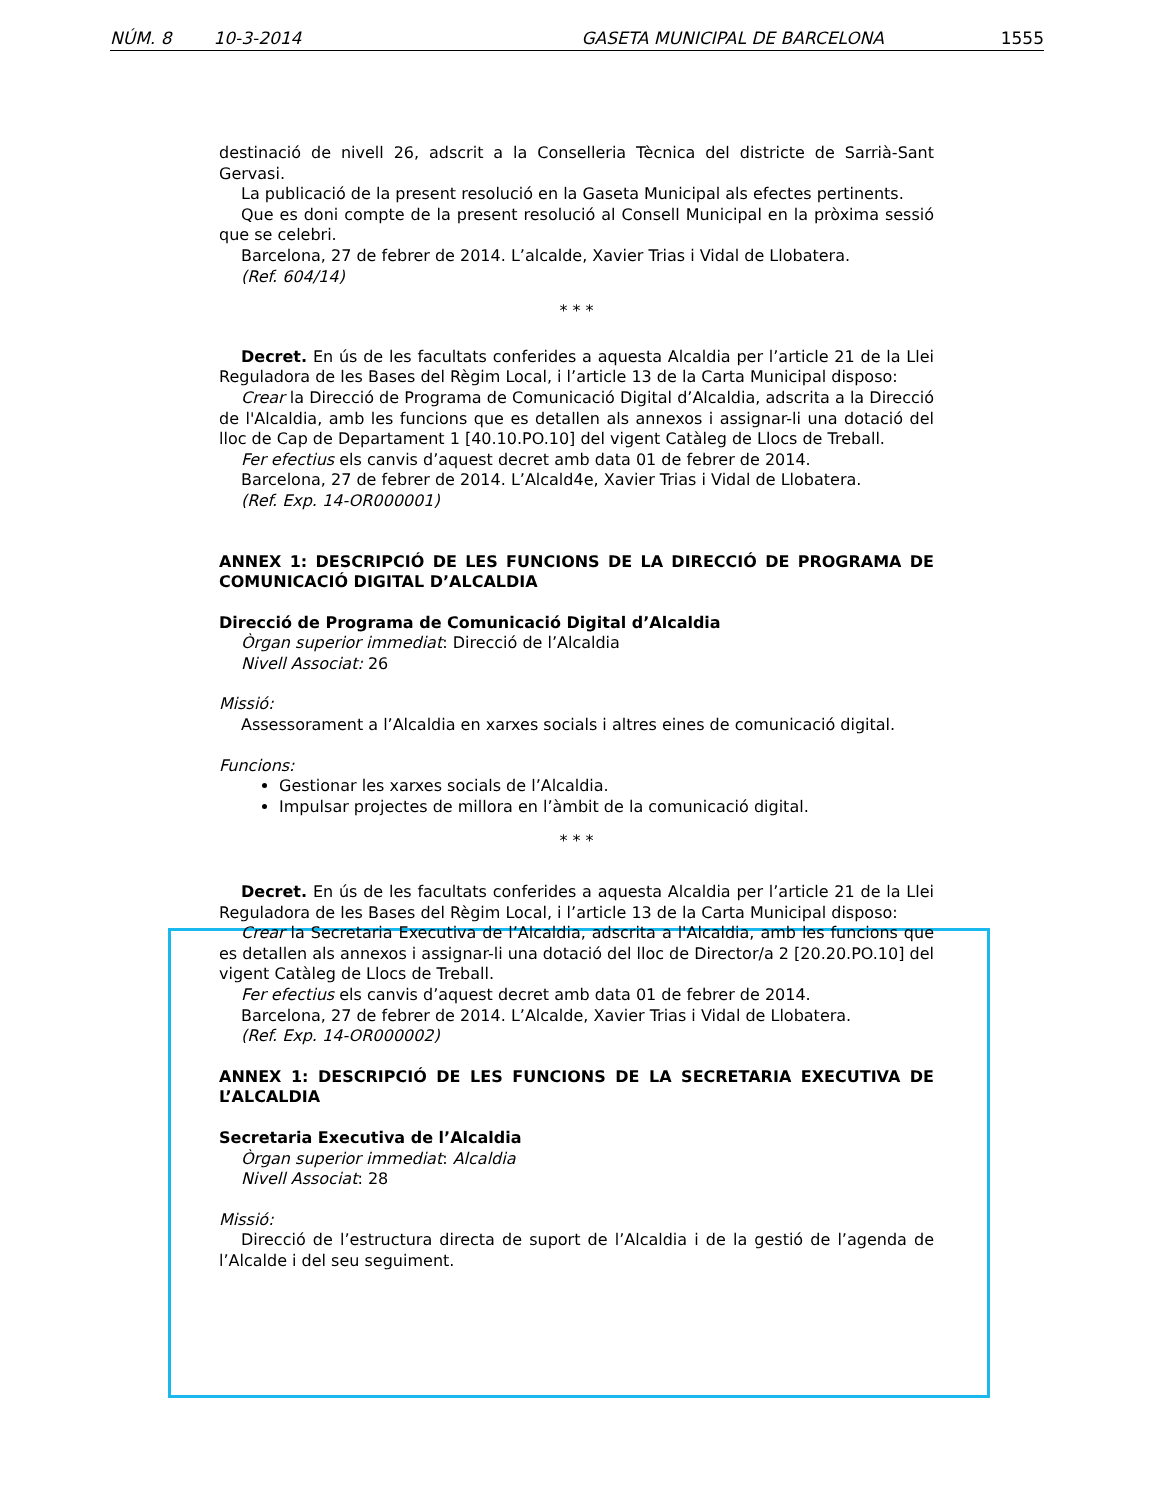NÚM. 8 10-3-2014 GASETA MUNICIPAL DE BARCELONA 1555
destinació de nivell 26, adscrit a la Conselleria Tècnica del districte de Sarrià-Sant Gervasi.
La publicació de la present resolució en la Gaseta Municipal als efectes pertinents.
Que es doni compte de la present resolució al Consell Municipal en la pròxima sessió que se celebri.
Barcelona, 27 de febrer de 2014. L’alcalde, Xavier Trias i Vidal de Llobatera.
(Ref. 604/14)
* * *
Decret. En ús de les facultats conferides a aquesta Alcaldia per l’article 21 de la Llei Reguladora de les Bases del Règim Local, i l’article 13 de la Carta Municipal disposo:
Crear la Direcció de Programa de Comunicació Digital d’Alcaldia, adscrita a la Direcció de l'Alcaldia, amb les funcions que es detallen als annexos i assignar-li una dotació del lloc de Cap de Departament 1 [40.10.PO.10] del vigent Catàleg de Llocs de Treball.
Fer efectius els canvis d’aquest decret amb data 01 de febrer de 2014.
Barcelona, 27 de febrer de 2014. L’Alcald4e, Xavier Trias i Vidal de Llobatera.
(Ref. Exp. 14-OR000001)
ANNEX 1: DESCRIPCIÓ DE LES FUNCIONS DE LA DIRECCIÓ DE PROGRAMA DE COMUNICACIÓ DIGITAL D’ALCALDIA
Direcció de Programa de Comunicació Digital d’Alcaldia
Òrgan superior immediat: Direcció de l’Alcaldia
Nivell Associat: 26
Missió:
Assessorament a l’Alcaldia en xarxes socials i altres eines de comunicació digital.
Funcions:
Gestionar les xarxes socials de l’Alcaldia.
Impulsar projectes de millora en l’àmbit de la comunicació digital.
* * *
Decret. En ús de les facultats conferides a aquesta Alcaldia per l’article 21 de la Llei Reguladora de les Bases del Règim Local, i l’article 13 de la Carta Municipal disposo:
Crear la Secretaria Executiva de l’Alcaldia, adscrita a l'Alcaldia, amb les funcions que es detallen als annexos i assignar-li una dotació del lloc de Director/a 2 [20.20.PO.10] del vigent Catàleg de Llocs de Treball.
Fer efectius els canvis d’aquest decret amb data 01 de febrer de 2014.
Barcelona, 27 de febrer de 2014. L’Alcalde, Xavier Trias i Vidal de Llobatera.
(Ref. Exp. 14-OR000002)
ANNEX 1: DESCRIPCIÓ DE LES FUNCIONS DE LA SECRETARIA EXECUTIVA DE L’ALCALDIA
Secretaria Executiva de l’Alcaldia
Òrgan superior immediat: Alcaldia
Nivell Associat: 28
Missió:
Direcció de l’estructura directa de suport de l’Alcaldia i de la gestió de l’agenda de l’Alcalde i del seu seguiment.